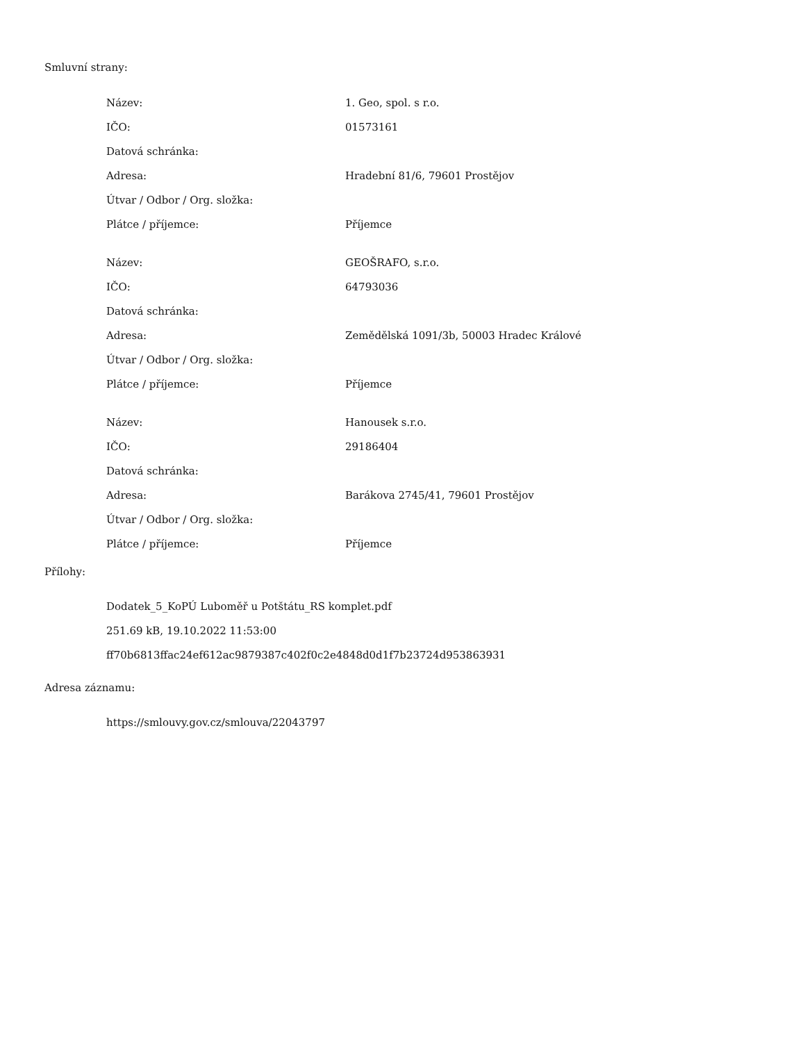Smluvní strany:
| Název: | 1. Geo, spol. s r.o. |
| IČO: | 01573161 |
| Datová schránka: | |
| Adresa: | Hradební 81/6, 79601 Prostějov |
| Útvar / Odbor / Org. složka: | |
| Plátce / příjemce: | Příjemce |
| Název: | GEOŠRAFO, s.r.o. |
| IČO: | 64793036 |
| Datová schránka: | |
| Adresa: | Zemědělská 1091/3b, 50003 Hradec Králové |
| Útvar / Odbor / Org. složka: | |
| Plátce / příjemce: | Příjemce |
| Název: | Hanousek s.r.o. |
| IČO: | 29186404 |
| Datová schránka: | |
| Adresa: | Barákova 2745/41, 79601 Prostějov |
| Útvar / Odbor / Org. složka: | |
| Plátce / příjemce: | Příjemce |
Přílohy:
Dodatek_5_KoPÚ Luboměř u Potštátu_RS komplet.pdf
251.69 kB, 19.10.2022 11:53:00
ff70b6813ffac24ef612ac9879387c402f0c2e4848d0d1f7b23724d953863931
Adresa záznamu:
https://smlouvy.gov.cz/smlouva/22043797